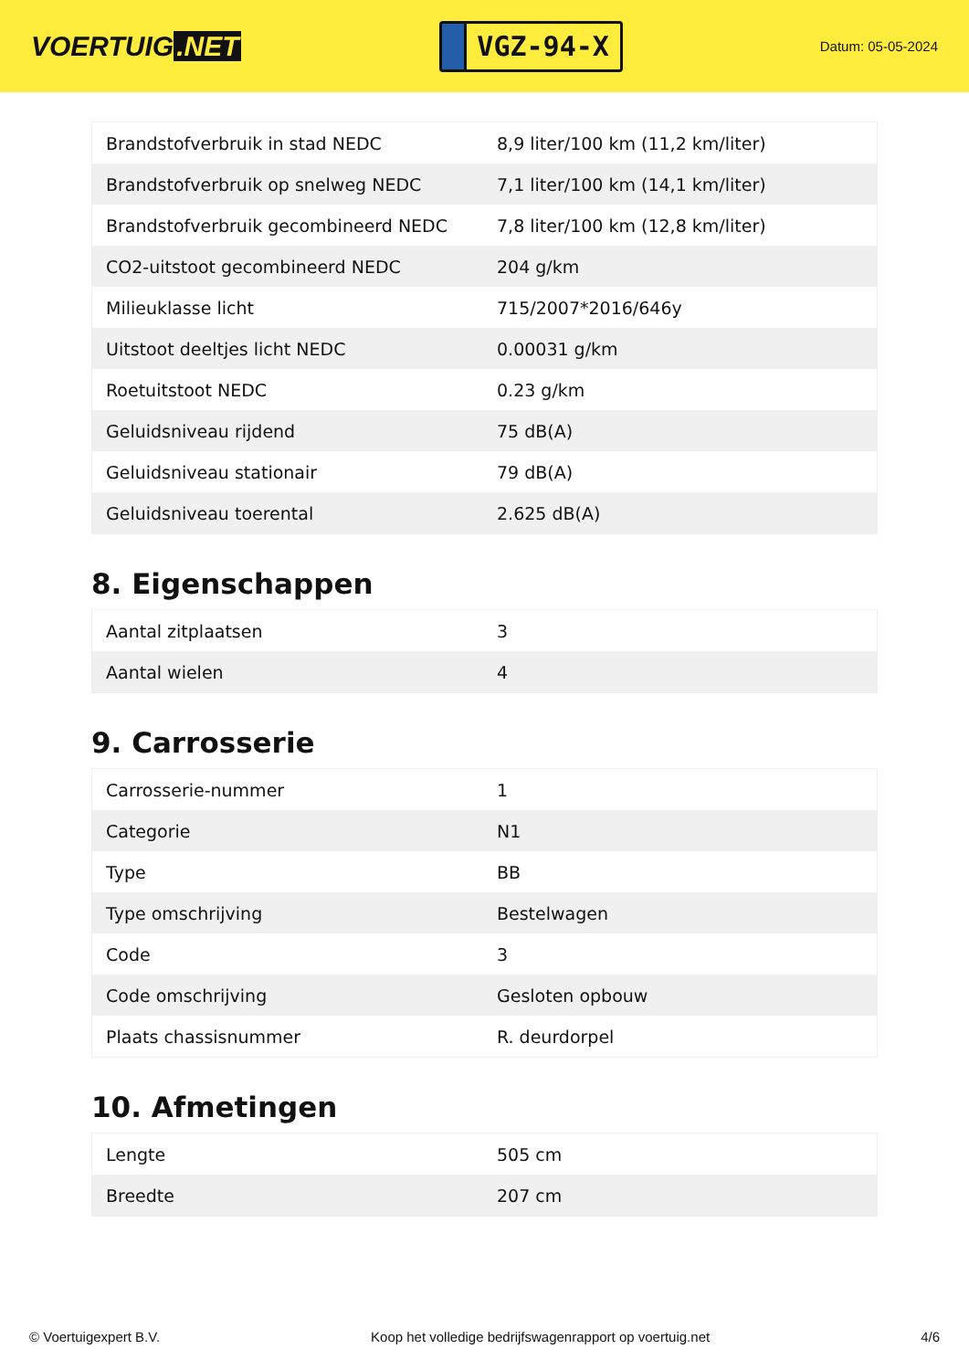VOERTUIG.NET
VGZ-94-X
Datum: 05-05-2024
| Brandstofverbruik in stad NEDC | 8,9 liter/100 km (11,2 km/liter) |
| Brandstofverbruik op snelweg NEDC | 7,1 liter/100 km (14,1 km/liter) |
| Brandstofverbruik gecombineerd NEDC | 7,8 liter/100 km (12,8 km/liter) |
| CO2-uitstoot gecombineerd NEDC | 204 g/km |
| Milieuklasse licht | 715/2007*2016/646y |
| Uitstoot deeltjes licht NEDC | 0.00031 g/km |
| Roetuitstoot NEDC | 0.23 g/km |
| Geluidsniveau rijdend | 75 dB(A) |
| Geluidsniveau stationair | 79 dB(A) |
| Geluidsniveau toerental | 2.625 dB(A) |
8. Eigenschappen
| Aantal zitplaatsen | 3 |
| Aantal wielen | 4 |
9. Carrosserie
| Carrosserie-nummer | 1 |
| Categorie | N1 |
| Type | BB |
| Type omschrijving | Bestelwagen |
| Code | 3 |
| Code omschrijving | Gesloten opbouw |
| Plaats chassisnummer | R. deurdorpel |
10. Afmetingen
| Lengte | 505 cm |
| Breedte | 207 cm |
© Voertuigexpert B.V. Koop het volledige bedrijfswagenrapport op voertuig.net 4/6